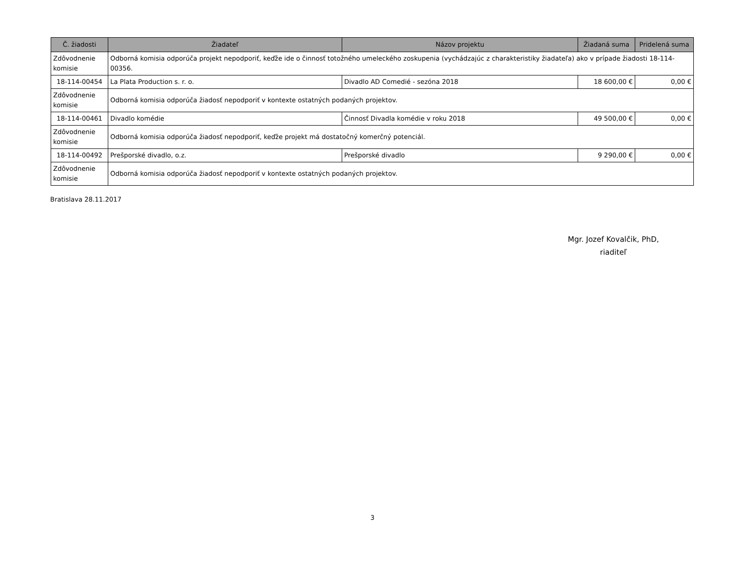| Č. žiadosti | Žiadateľ | Názov projektu | Žiadaná suma | Pridelená suma |
| --- | --- | --- | --- | --- |
| Zdôvodnenie komisie | Odborná komisia odporúča projekt nepodporiť, keďže ide o činnosť totožného umeleckého zoskupenia (vychádzajúc z charakteristiky žiadateľa) ako v prípade žiadosti 18-114-00356. | | | |
| 18-114-00454 | La Plata Production s. r. o. | Divadlo AD Comedié - sezóna 2018 | 18 600,00 € | 0,00 € |
| Zdôvodnenie komisie | Odborná komisia odporúča žiadosť nepodporiť v kontexte ostatných podaných projektov. | | | |
| 18-114-00461 | Divadlo komédie | Činnosť Divadla komédie v roku 2018 | 49 500,00 € | 0,00 € |
| Zdôvodnenie komisie | Odborná komisia odporúča žiadosť nepodporiť, keďže projekt má dostatočný komerčný potenciál. | | | |
| 18-114-00492 | Prešporské divadlo, o.z. | Prešporské divadlo | 9 290,00 € | 0,00 € |
| Zdôvodnenie komisie | Odborná komisia odporúča žiadosť nepodporiť v kontexte ostatných podaných projektov. | | | |
Bratislava 28.11.2017
Mgr. Jozef Kovalčik, PhD,
riaditeľ
3